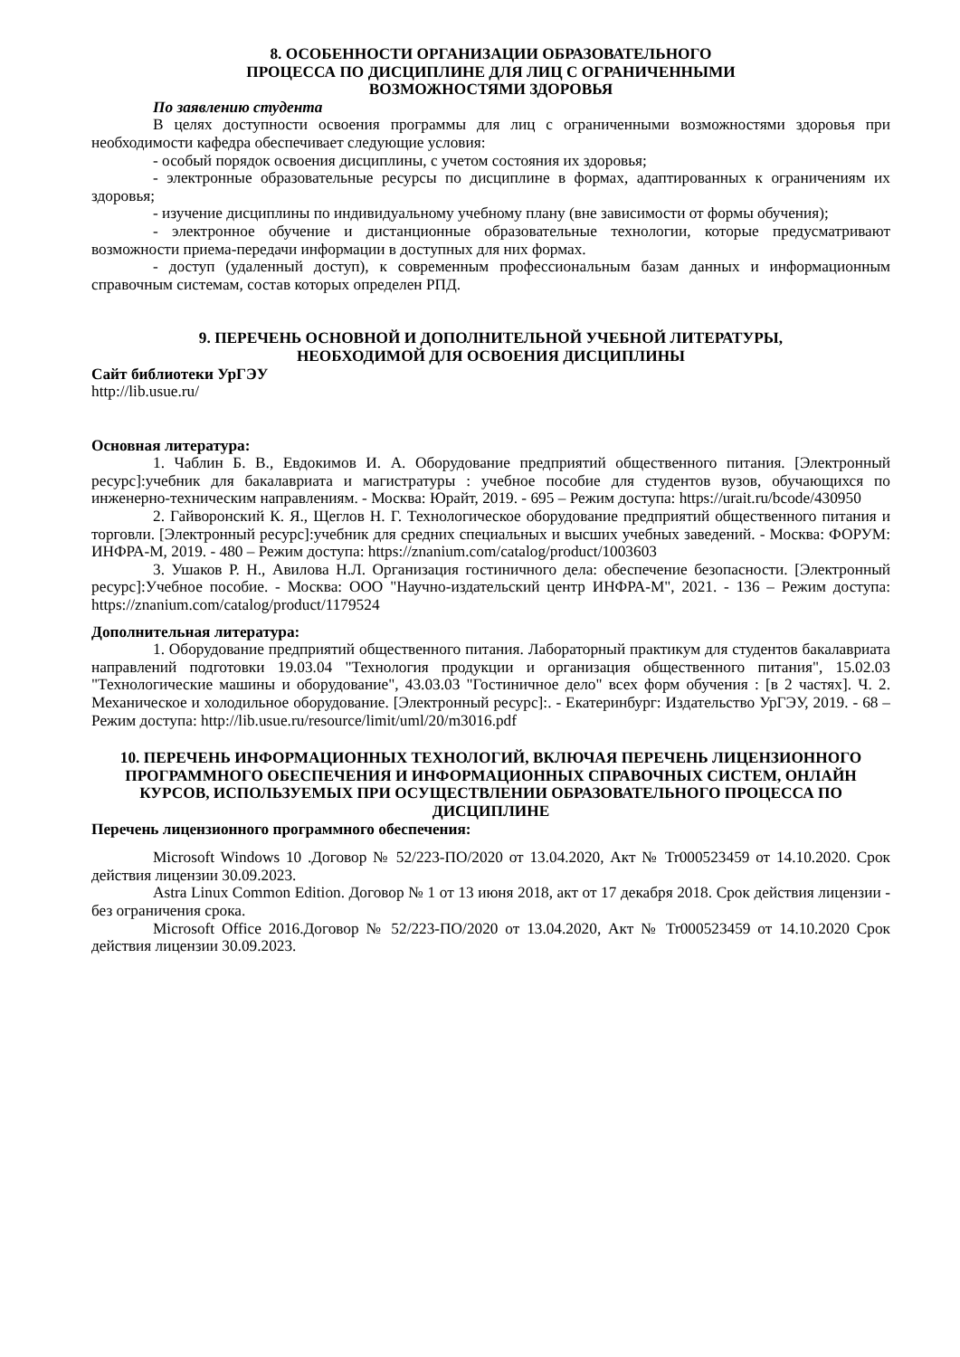8. ОСОБЕННОСТИ ОРГАНИЗАЦИИ ОБРАЗОВАТЕЛЬНОГО
ПРОЦЕССА ПО ДИСЦИПЛИНЕ ДЛЯ ЛИЦ С ОГРАНИЧЕННЫМИ
ВОЗМОЖНОСТЯМИ ЗДОРОВЬЯ
По заявлению студента
В целях доступности освоения программы для лиц с ограниченными возможностями здоровья при необходимости кафедра обеспечивает следующие условия:
- особый порядок освоения дисциплины, с учетом состояния их здоровья;
- электронные образовательные ресурсы по дисциплине в формах, адаптированных к ограничениям их здоровья;
- изучение дисциплины по индивидуальному учебному плану (вне зависимости от формы обучения);
- электронное обучение и дистанционные образовательные технологии, которые предусматривают возможности приема-передачи информации в доступных для них формах.
- доступ (удаленный доступ), к современным профессиональным базам данных и информационным справочным системам, состав которых определен РПД.
9. ПЕРЕЧЕНЬ ОСНОВНОЙ И ДОПОЛНИТЕЛЬНОЙ УЧЕБНОЙ ЛИТЕРАТУРЫ,
НЕОБХОДИМОЙ ДЛЯ ОСВОЕНИЯ ДИСЦИПЛИНЫ
Сайт библиотеки УрГЭУ
http://lib.usue.ru/
Основная литература:
1. Чаблин Б. В., Евдокимов И. А. Оборудование предприятий общественного питания. [Электронный ресурс]:учебник для бакалавриата и магистратуры : учебное пособие для студентов вузов, обучающихся по инженерно-техническим направлениям. - Москва: Юрайт, 2019. - 695 – Режим доступа: https://urait.ru/bcode/430950
2. Гайворонский К. Я., Щеглов Н. Г. Технологическое оборудование предприятий общественного питания и торговли. [Электронный ресурс]:учебник для средних специальных и высших учебных заведений. - Москва: ФОРУМ: ИНФРА-М, 2019. - 480 – Режим доступа: https://znanium.com/catalog/product/1003603
3. Ушаков Р. Н., Авилова Н.Л. Организация гостиничного дела: обеспечение безопасности. [Электронный ресурс]:Учебное пособие. - Москва: ООО "Научно-издательский центр ИНФРА-М", 2021. - 136 – Режим доступа: https://znanium.com/catalog/product/1179524
Дополнительная литература:
1. Оборудование предприятий общественного питания. Лабораторный практикум для студентов бакалавриата направлений подготовки 19.03.04 "Технология продукции и организация общественного питания", 15.02.03 "Технологические машины и оборудование", 43.03.03 "Гостиничное дело" всех форм обучения : [в 2 частях]. Ч. 2. Механическое и холодильное оборудование. [Электронный ресурс]:. - Екатеринбург: Издательство УрГЭУ, 2019. - 68 – Режим доступа: http://lib.usue.ru/resource/limit/uml/20/m3016.pdf
10. ПЕРЕЧЕНЬ ИНФОРМАЦИОННЫХ ТЕХНОЛОГИЙ, ВКЛЮЧАЯ ПЕРЕЧЕНЬ ЛИЦЕНЗИОННОГО ПРОГРАММНОГО ОБЕСПЕЧЕНИЯ И ИНФОРМАЦИОННЫХ СПРАВОЧНЫХ СИСТЕМ, ОНЛАЙН КУРСОВ, ИСПОЛЬЗУЕМЫХ ПРИ ОСУЩЕСТВЛЕНИИ ОБРАЗОВАТЕЛЬНОГО ПРОЦЕССА ПО ДИСЦИПЛИНЕ
Перечень лицензионного программного обеспечения:
Microsoft Windows 10 .Договор № 52/223-ПО/2020 от 13.04.2020, Акт № Tr000523459 от 14.10.2020. Срок действия лицензии 30.09.2023.
Astra Linux Common Edition. Договор № 1 от 13 июня 2018, акт от 17 декабря 2018. Срок действия лицензии - без ограничения срока.
Microsoft Office 2016.Договор № 52/223-ПО/2020 от 13.04.2020, Акт № Tr000523459 от 14.10.2020 Срок действия лицензии 30.09.2023.